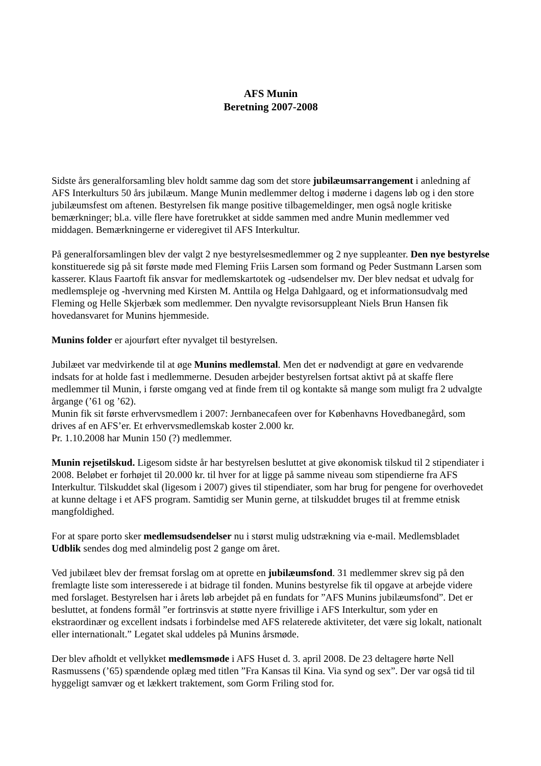AFS Munin
Beretning 2007-2008
Sidste års generalforsamling blev holdt samme dag som det store jubilæumsarrangement i anledning af AFS Interkulturs 50 års jubilæum. Mange Munin medlemmer deltog i møderne i dagens løb og i den store jubilæumsfest om aftenen. Bestyrelsen fik mange positive tilbagemeldinger, men også nogle kritiske bemærkninger; bl.a. ville flere have foretrukket at sidde sammen med andre Munin medlemmer ved middagen. Bemærkningerne er videregivet til AFS Interkultur.
På generalforsamlingen blev der valgt 2 nye bestyrelsesmedlemmer og 2 nye suppleanter. Den nye bestyrelse konstituerede sig på sit første møde med Fleming Friis Larsen som formand og Peder Sustmann Larsen som kasserer. Klaus Faartoft fik ansvar for medlemskartotek og -udsendelser mv. Der blev nedsat et udvalg for medlemspleje og -hvervning med Kirsten M. Anttila og Helga Dahlgaard, og et informationsudvalg med Fleming og Helle Skjerbæk som medlemmer. Den nyvalgte revisorsuppleant Niels Brun Hansen fik hovedansvaret for Munins hjemmeside.
Munins folder er ajourført efter nyvalget til bestyrelsen.
Jubilæet var medvirkende til at øge Munins medlemstal. Men det er nødvendigt at gøre en vedvarende indsats for at holde fast i medlemmerne. Desuden arbejder bestyrelsen fortsat aktivt på at skaffe flere medlemmer til Munin, i første omgang ved at finde frem til og kontakte så mange som muligt fra 2 udvalgte årgange (’61 og ’62).
Munin fik sit første erhvervsmedlem i 2007: Jernbanecafeen over for Københavns Hovedbanegård, som drives af en AFS’er. Et erhvervsmedlemskab koster 2.000 kr.
Pr. 1.10.2008 har Munin 150 (?) medlemmer.
Munin rejsetilskud. Ligesom sidste år har bestyrelsen besluttet at give økonomisk tilskud til 2 stipendiater i 2008. Beløbet er forhøjet til 20.000 kr. til hver for at ligge på samme niveau som stipendierne fra AFS Interkultur. Tilskuddet skal (ligesom i 2007) gives til stipendiater, som har brug for pengene for overhovedet at kunne deltage i et AFS program. Samtidig ser Munin gerne, at tilskuddet bruges til at fremme etnisk mangfoldighed.
For at spare porto sker medlemsudsendelser nu i størst mulig udstrækning via e-mail. Medlemsbladet Udblik sendes dog med almindelig post 2 gange om året.
Ved jubilæet blev der fremsat forslag om at oprette en jubilæumsfond. 31 medlemmer skrev sig på den fremlagte liste som interesserede i at bidrage til fonden. Munins bestyrelse fik til opgave at arbejde videre med forslaget. Bestyrelsen har i årets løb arbejdet på en fundats for ”AFS Munins jubilæumsfond”. Det er besluttet, at fondens formål ”er fortrinsvis at støtte nyere frivillige i AFS Interkultur, som yder en ekstraordinær og excellent indsats i forbindelse med AFS relaterede aktiviteter, det være sig lokalt, nationalt eller internationalt.” Legatet skal uddeles på Munins årsmøde.
Der blev afholdt et vellykket medlemsmøde i AFS Huset d. 3. april 2008. De 23 deltagere hørte Nell Rasmussens (’65) spændende oplæg med titlen ”Fra Kansas til Kina. Via synd og sex”. Der var også tid til hyggeligt samvær og et lækkert traktement, som Gorm Friling stod for.